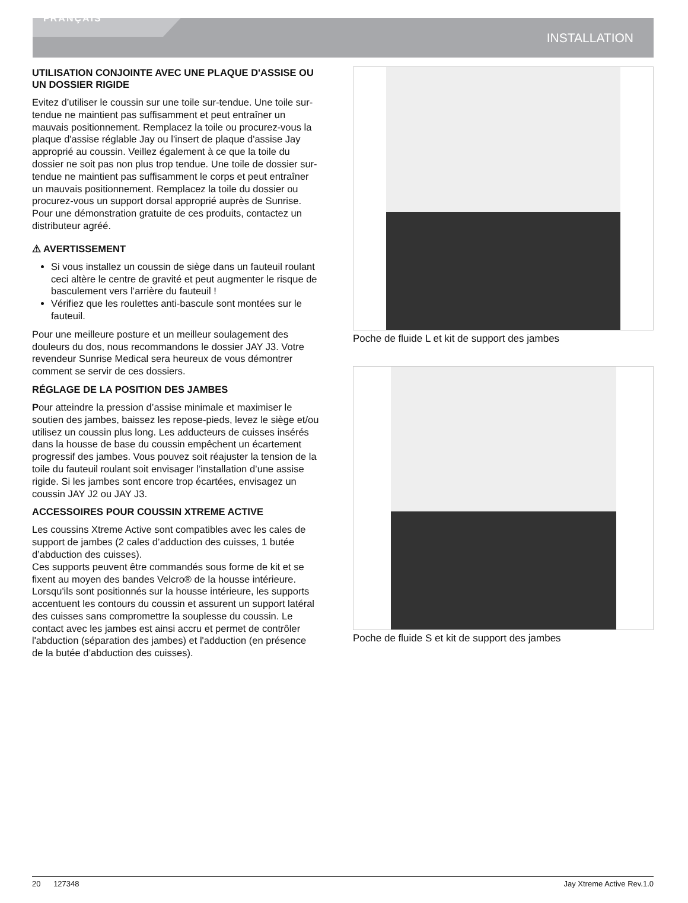FRANÇAIS
INSTALLATION
UTILISATION CONJOINTE AVEC UNE PLAQUE D'ASSISE OU UN DOSSIER RIGIDE
Evitez d’utiliser le coussin sur une toile sur-tendue. Une toile sur-tendue ne maintient pas suffisamment et peut entraîner un mauvais positionnement. Remplacez la toile ou procurez-vous la plaque d'assise réglable Jay ou l'insert de plaque d'assise Jay approprié au coussin. Veillez également à ce que la toile du dossier ne soit pas non plus trop tendue. Une toile de dossier sur-tendue ne maintient pas suffisamment le corps et peut entraîner un mauvais positionnement. Remplacez la toile du dossier ou procurez-vous un support dorsal approprié auprès de Sunrise. Pour une démonstration gratuite de ces produits, contactez un distributeur agréé.
⚠ AVERTISSEMENT
Si vous installez un coussin de siège dans un fauteuil roulant ceci altère le centre de gravité et peut augmenter le risque de basculement vers l’arrière du fauteuil !
Vérifiez que les roulettes anti-bascule sont montées sur le fauteuil.
Pour une meilleure posture et un meilleur soulagement des douleurs du dos, nous recommandons le dossier JAY J3. Votre revendeur Sunrise Medical sera heureux de vous démontrer comment se servir de ces dossiers.
RÉGLAGE DE LA POSITION DES JAMBES
Pour atteindre la pression d’assise minimale et maximiser le soutien des jambes, baissez les repose-pieds, levez le siège et/ou utilisez un coussin plus long. Les adducteurs de cuisses insérés dans la housse de base du coussin empêchent un écartement progressif des jambes. Vous pouvez soit réajuster la tension de la toile du fauteuil roulant soit envisager l’installation d’une assise rigide. Si les jambes sont encore trop écartées, envisagez un coussin JAY J2 ou JAY J3.
ACCESSOIRES POUR COUSSIN XTREME ACTIVE
Les coussins Xtreme Active sont compatibles avec les cales de support de jambes (2 cales d’adduction des cuisses, 1 butée d’abduction des cuisses).
Ces supports peuvent être commandés sous forme de kit et se fixent au moyen des bandes Velcro® de la housse intérieure.
Lorsqu'ils sont positionnés sur la housse intérieure, les supports accentuent les contours du coussin et assurent un support latéral des cuisses sans compromettre la souplesse du coussin. Le contact avec les jambes est ainsi accru et permet de contrôler l'abduction (séparation des jambes) et l'adduction (en présence de la butée d’abduction des cuisses).
Poche de fluide L et kit de support des jambes
Poche de fluide S et kit de support des jambes
20 127348 Jay Xtreme Active Rev.1.0